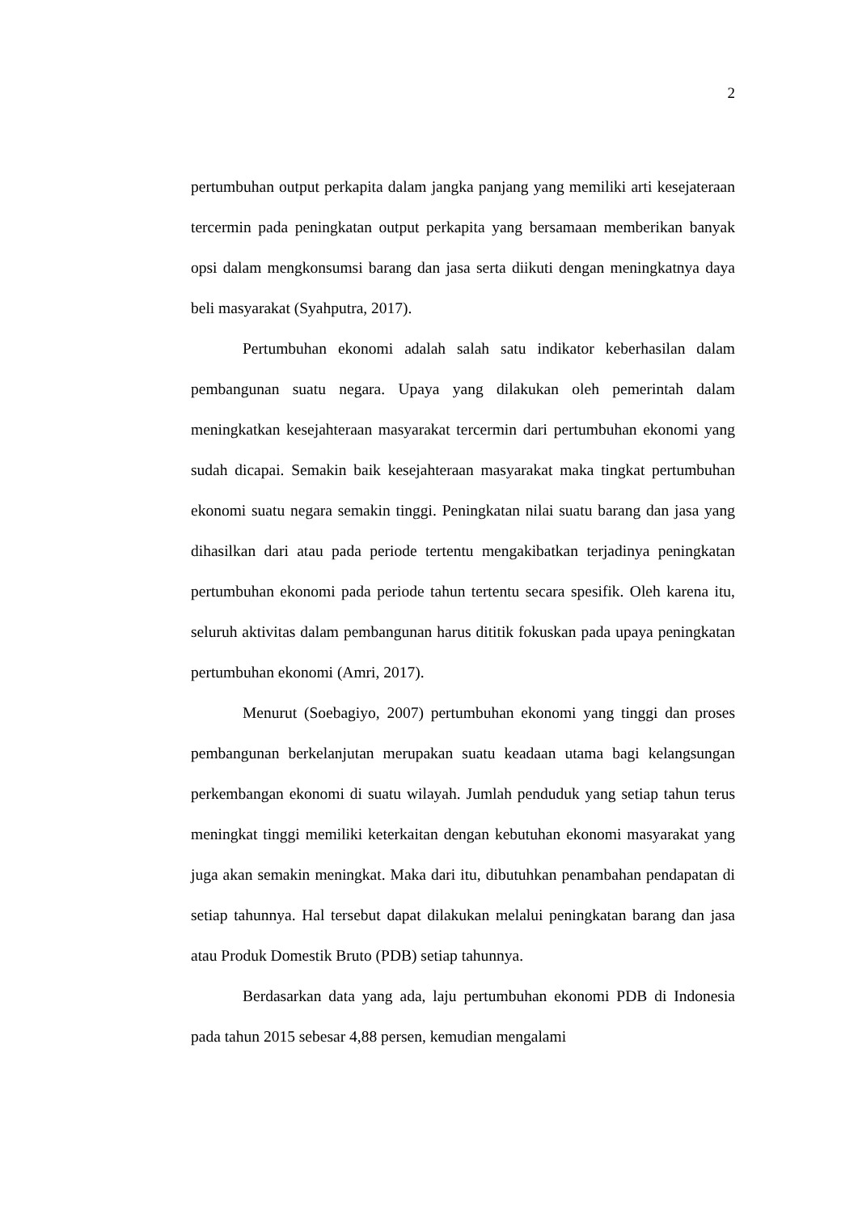2
pertumbuhan output perkapita dalam jangka panjang yang memiliki arti kesejateraan tercermin pada peningkatan output perkapita yang bersamaan memberikan banyak opsi dalam mengkonsumsi barang dan jasa serta diikuti dengan meningkatnya daya beli masyarakat (Syahputra, 2017).
Pertumbuhan ekonomi adalah salah satu indikator keberhasilan dalam pembangunan suatu negara. Upaya yang dilakukan oleh pemerintah dalam meningkatkan kesejahteraan masyarakat tercermin dari pertumbuhan ekonomi yang sudah dicapai. Semakin baik kesejahteraan masyarakat maka tingkat pertumbuhan ekonomi suatu negara semakin tinggi. Peningkatan nilai suatu barang dan jasa yang dihasilkan dari atau pada periode tertentu mengakibatkan terjadinya peningkatan pertumbuhan ekonomi pada periode tahun tertentu secara spesifik. Oleh karena itu, seluruh aktivitas dalam pembangunan harus dititik fokuskan pada upaya peningkatan pertumbuhan ekonomi (Amri, 2017).
Menurut (Soebagiyo, 2007) pertumbuhan ekonomi yang tinggi dan proses pembangunan berkelanjutan merupakan suatu keadaan utama bagi kelangsungan perkembangan ekonomi di suatu wilayah. Jumlah penduduk yang setiap tahun terus meningkat tinggi memiliki keterkaitan dengan kebutuhan ekonomi masyarakat yang juga akan semakin meningkat. Maka dari itu, dibutuhkan penambahan pendapatan di setiap tahunnya. Hal tersebut dapat dilakukan melalui peningkatan barang dan jasa atau Produk Domestik Bruto (PDB) setiap tahunnya.
Berdasarkan data yang ada, laju pertumbuhan ekonomi PDB di Indonesia pada tahun 2015 sebesar 4,88 persen, kemudian mengalami